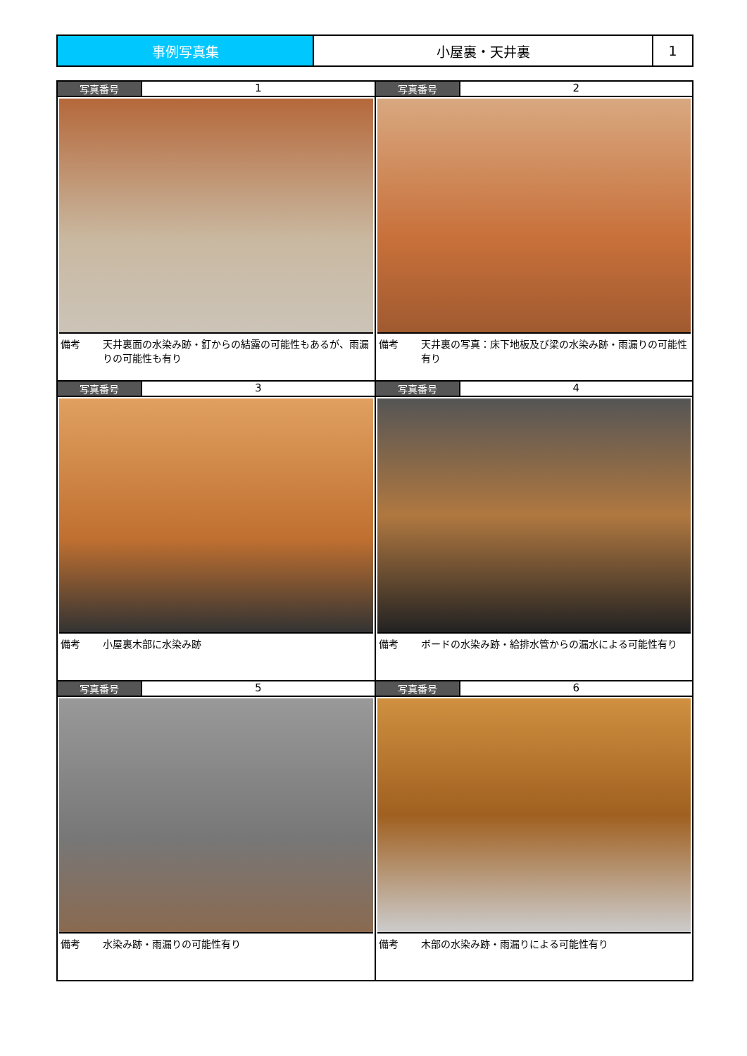| 事例写真集 | 小屋裏・天井裏 | 1 |
| 写真番号 1 備考 天井裏面の水染み跡・釘からの結露の可能性もあるが、雨漏りの可能性も有り | 写真番号 2 備考 天井裏の写真：床下地板及び梁の水染み跡・雨漏りの可能性有り |
| 写真番号 3 備考 小屋裏木部に水染み跡 | 写真番号 4 備考 ボードの水染み跡・給排水管からの漏水による可能性有り |
| 写真番号 5 備考 水染み跡・雨漏りの可能性有り | 写真番号 6 備考 木部の水染み跡・雨漏りによる可能性有り |